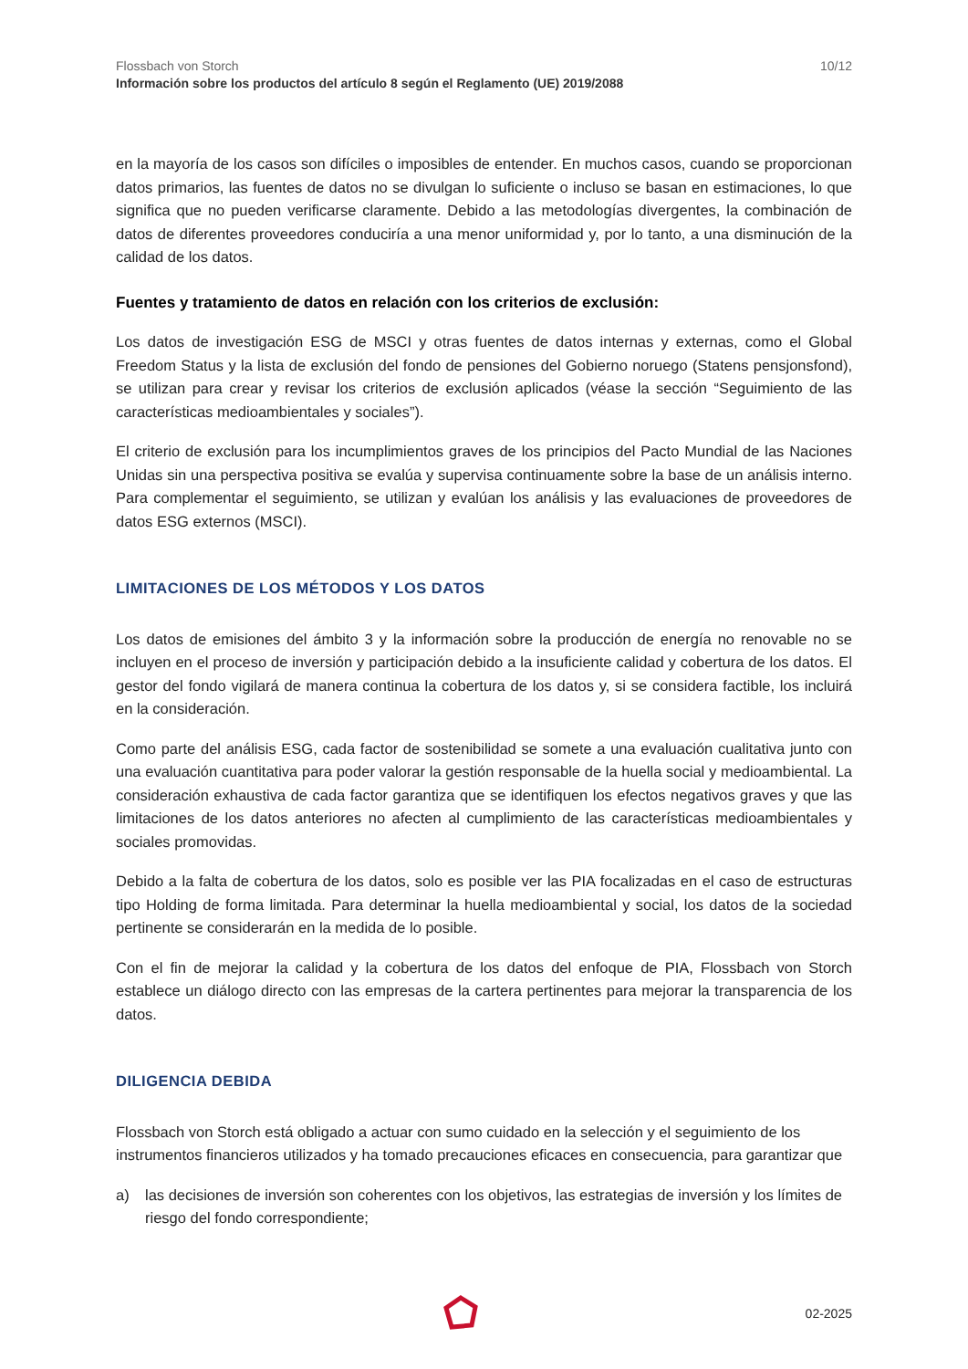Flossbach von Storch
Información sobre los productos del artículo 8 según el Reglamento (UE) 2019/2088
10/12
en la mayoría de los casos son difíciles o imposibles de entender. En muchos casos, cuando se proporcionan datos primarios, las fuentes de datos no se divulgan lo suficiente o incluso se basan en estimaciones, lo que significa que no pueden verificarse claramente. Debido a las metodologías divergentes, la combinación de datos de diferentes proveedores conduciría a una menor uniformidad y, por lo tanto, a una disminución de la calidad de los datos.
Fuentes y tratamiento de datos en relación con los criterios de exclusión:
Los datos de investigación ESG de MSCI y otras fuentes de datos internas y externas, como el Global Freedom Status y la lista de exclusión del fondo de pensiones del Gobierno noruego (Statens pensjonsfond), se utilizan para crear y revisar los criterios de exclusión aplicados (véase la sección “Seguimiento de las características medioambientales y sociales”).
El criterio de exclusión para los incumplimientos graves de los principios del Pacto Mundial de las Naciones Unidas sin una perspectiva positiva se evalúa y supervisa continuamente sobre la base de un análisis interno. Para complementar el seguimiento, se utilizan y evalúan los análisis y las evaluaciones de proveedores de datos ESG externos (MSCI).
LIMITACIONES DE LOS MÉTODOS Y LOS DATOS
Los datos de emisiones del ámbito 3 y la información sobre la producción de energía no renovable no se incluyen en el proceso de inversión y participación debido a la insuficiente calidad y cobertura de los datos. El gestor del fondo vigilará de manera continua la cobertura de los datos y, si se considera factible, los incluirá en la consideración.
Como parte del análisis ESG, cada factor de sostenibilidad se somete a una evaluación cualitativa junto con una evaluación cuantitativa para poder valorar la gestión responsable de la huella social y medioambiental. La consideración exhaustiva de cada factor garantiza que se identifiquen los efectos negativos graves y que las limitaciones de los datos anteriores no afecten al cumplimiento de las características medioambientales y sociales promovidas.
Debido a la falta de cobertura de los datos, solo es posible ver las PIA focalizadas en el caso de estructuras tipo Holding de forma limitada. Para determinar la huella medioambiental y social, los datos de la sociedad pertinente se considerarán en la medida de lo posible.
Con el fin de mejorar la calidad y la cobertura de los datos del enfoque de PIA, Flossbach von Storch establece un diálogo directo con las empresas de la cartera pertinentes para mejorar la transparencia de los datos.
DILIGENCIA DEBIDA
Flossbach von Storch está obligado a actuar con sumo cuidado en la selección y el seguimiento de los instrumentos financieros utilizados y ha tomado precauciones eficaces en consecuencia, para garantizar que
a) las decisiones de inversión son coherentes con los objetivos, las estrategias de inversión y los límites de riesgo del fondo correspondiente;
02-2025